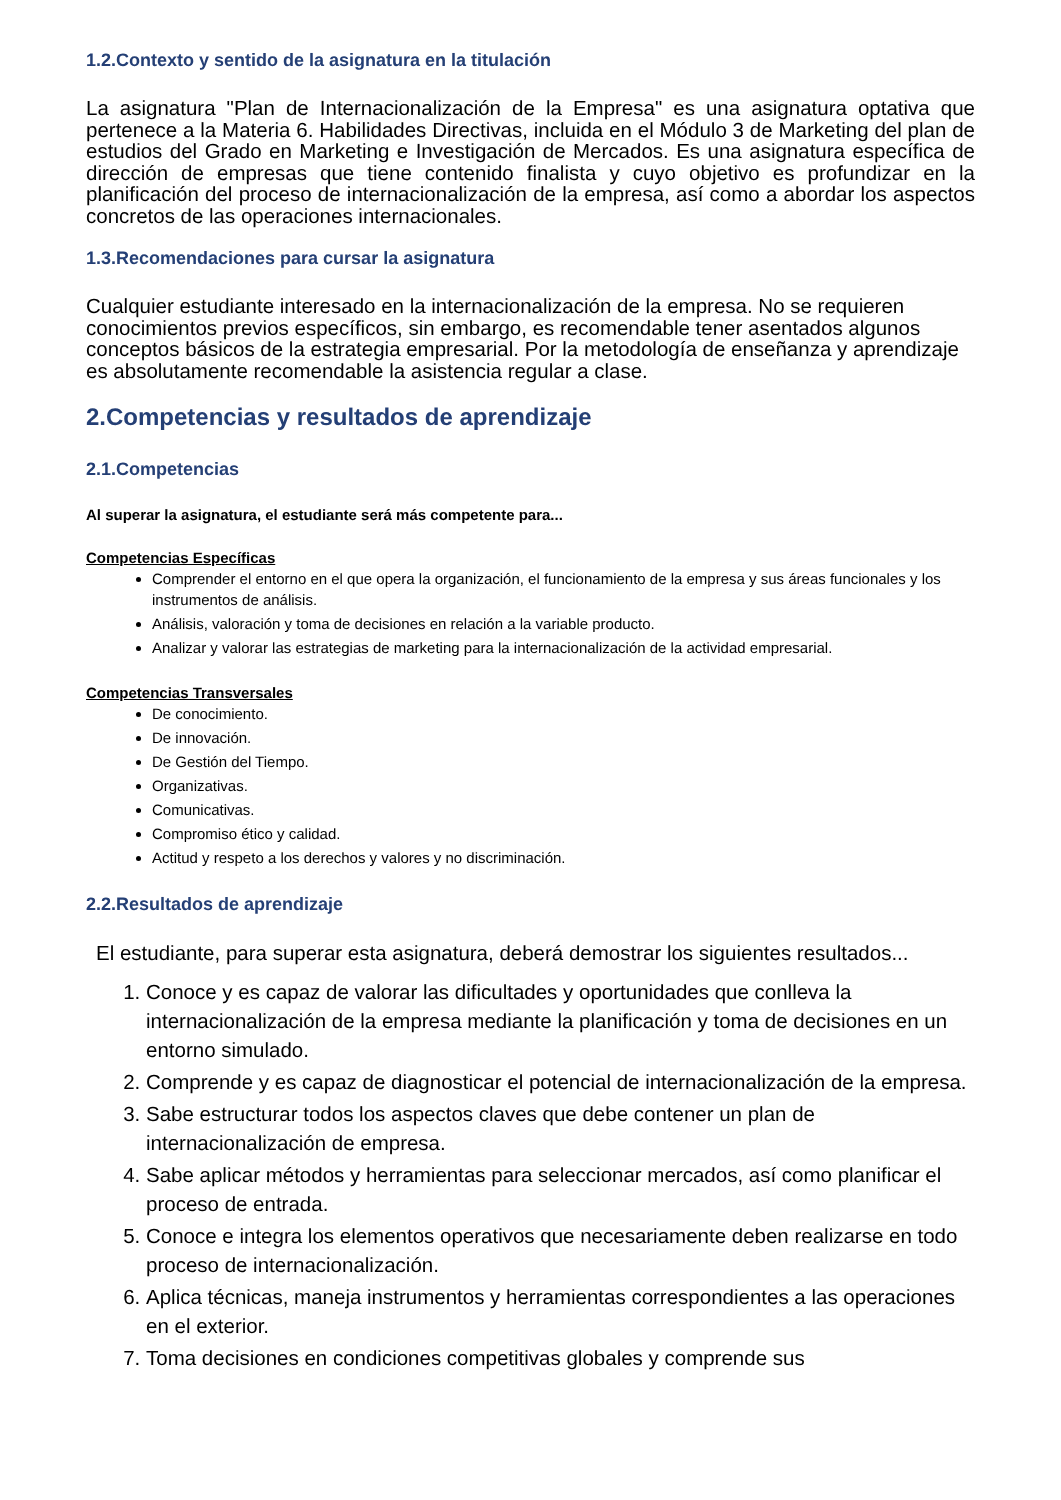1.2.Contexto y sentido de la asignatura en la titulación
La asignatura "Plan de Internacionalización de la Empresa" es una asignatura optativa que pertenece a la Materia 6. Habilidades Directivas, incluida en el Módulo 3 de Marketing del plan de estudios del Grado en Marketing e Investigación de Mercados. Es una asignatura específica de dirección de empresas que tiene contenido finalista y cuyo objetivo es profundizar en la planificación del proceso de internacionalización de la empresa, así como a abordar los aspectos concretos de las operaciones internacionales.
1.3.Recomendaciones para cursar la asignatura
Cualquier estudiante interesado en la internacionalización de la empresa. No se requieren conocimientos previos específicos, sin embargo, es recomendable tener asentados algunos conceptos básicos de la estrategia empresarial. Por la metodología de enseñanza y aprendizaje es absolutamente recomendable la asistencia regular a clase.
2.Competencias y resultados de aprendizaje
2.1.Competencias
Al superar la asignatura, el estudiante será más competente para...
Competencias Específicas
Comprender el entorno en el que opera la organización, el funcionamiento de la empresa y sus áreas funcionales y los instrumentos de análisis.
Análisis, valoración y toma de decisiones en relación a la variable producto.
Analizar y valorar las estrategias de marketing para la internacionalización de la actividad empresarial.
Competencias Transversales
De conocimiento.
De innovación.
De Gestión del Tiempo.
Organizativas.
Comunicativas.
Compromiso ético y calidad.
Actitud y respeto a los derechos y valores y no discriminación.
2.2.Resultados de aprendizaje
El estudiante, para superar esta asignatura, deberá demostrar los siguientes resultados...
1. Conoce y es capaz de valorar las dificultades y oportunidades que conlleva la internacionalización de la empresa mediante la planificación y toma de decisiones en un entorno simulado.
2. Comprende y es capaz de diagnosticar el potencial de internacionalización de la empresa.
3. Sabe estructurar todos los aspectos claves que debe contener un plan de internacionalización de empresa.
4. Sabe aplicar métodos y herramientas para seleccionar mercados, así como planificar el proceso de entrada.
5. Conoce e integra los elementos operativos que necesariamente deben realizarse en todo proceso de internacionalización.
6. Aplica técnicas, maneja instrumentos y herramientas correspondientes a las operaciones en el exterior.
7. Toma decisiones en condiciones competitivas globales y comprende sus